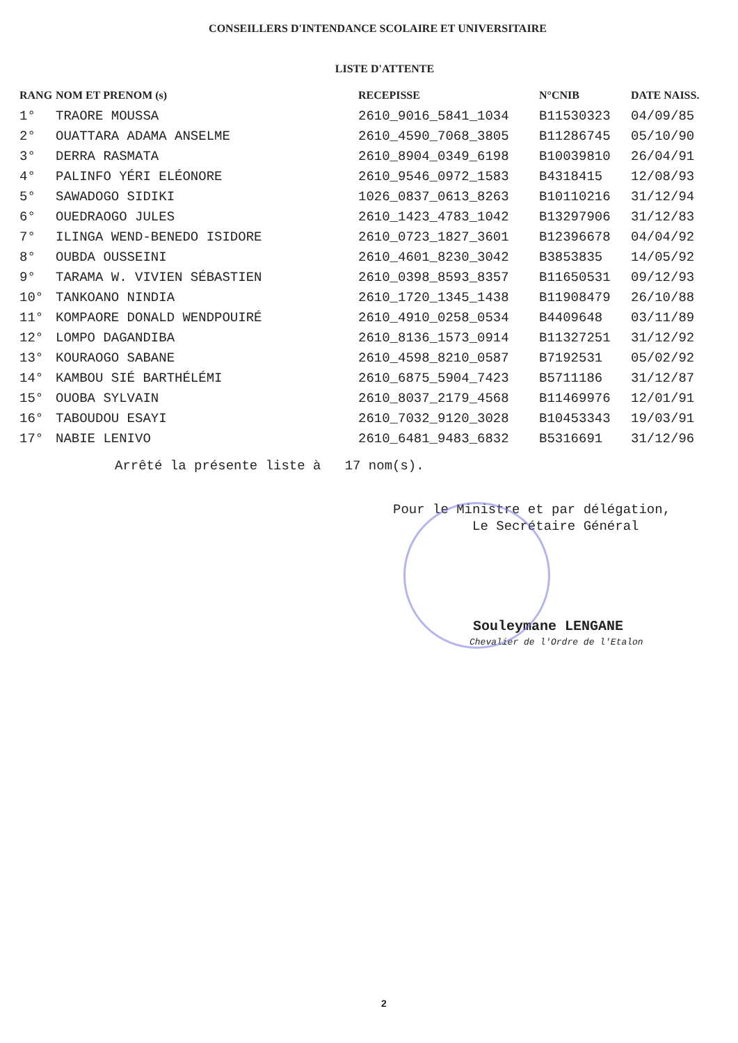CONSEILLERS D'INTENDANCE SCOLAIRE ET UNIVERSITAIRE
LISTE D'ATTENTE
| RANG | NOM ET PRENOM (s) | RECEPISSE | N°CNIB | DATE NAISS. |
| --- | --- | --- | --- | --- |
| 1° | TRAORE MOUSSA | 2610_9016_5841_1034 | B11530323 | 04/09/85 |
| 2° | OUATTARA ADAMA ANSELME | 2610_4590_7068_3805 | B11286745 | 05/10/90 |
| 3° | DERRA RASMATA | 2610_8904_0349_6198 | B10039810 | 26/04/91 |
| 4° | PALINFO YÉRI ELÉONORE | 2610_9546_0972_1583 | B4318415 | 12/08/93 |
| 5° | SAWADOGO SIDIKI | 1026_0837_0613_8263 | B10110216 | 31/12/94 |
| 6° | OUEDRAOGO JULES | 2610_1423_4783_1042 | B13297906 | 31/12/83 |
| 7° | ILINGA WEND-BENEDO ISIDORE | 2610_0723_1827_3601 | B12396678 | 04/04/92 |
| 8° | OUBDA OUSSEINI | 2610_4601_8230_3042 | B3853835 | 14/05/92 |
| 9° | TARAMA W. VIVIEN SÉBASTIEN | 2610_0398_8593_8357 | B11650531 | 09/12/93 |
| 10° | TANKOANO NINDIA | 2610_1720_1345_1438 | B11908479 | 26/10/88 |
| 11° | KOMPAORE DONALD WENDPOUIRÉ | 2610_4910_0258_0534 | B4409648 | 03/11/89 |
| 12° | LOMPO DAGANDIBA | 2610_8136_1573_0914 | B11327251 | 31/12/92 |
| 13° | KOURAOGO SABANE | 2610_4598_8210_0587 | B7192531 | 05/02/92 |
| 14° | KAMBOU SIÉ BARTHÉLÉMI | 2610_6875_5904_7423 | B5711186 | 31/12/87 |
| 15° | OUOBA SYLVAIN | 2610_8037_2179_4568 | B11469976 | 12/01/91 |
| 16° | TABOUDOU ESAYI | 2610_7032_9120_3028 | B10453343 | 19/03/91 |
| 17° | NABIE LENIVO | 2610_6481_9483_6832 | B5316691 | 31/12/96 |
Arrêté la présente liste à 17 nom(s).
Pour le Ministre et par délégation,
Le Secrétaire Général
Souleymane LENGANE
Chevalier de l'Ordre de l'Etalon
2